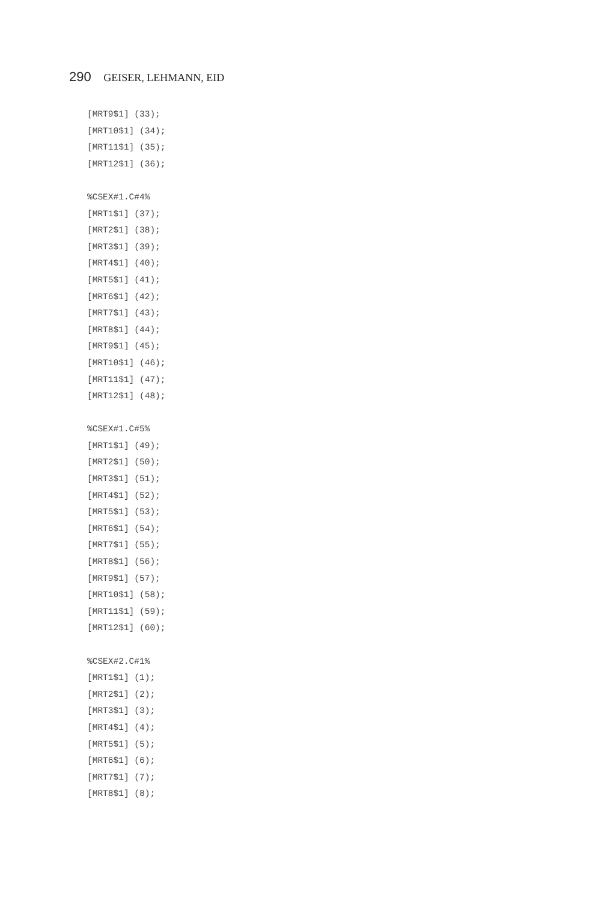290 GEISER, LEHMANN, EID
[MRT9$1] (33);
[MRT10$1] (34);
[MRT11$1] (35);
[MRT12$1] (36);

%CSEX#1.C#4%
[MRT1$1] (37);
[MRT2$1] (38);
[MRT3$1] (39);
[MRT4$1] (40);
[MRT5$1] (41);
[MRT6$1] (42);
[MRT7$1] (43);
[MRT8$1] (44);
[MRT9$1] (45);
[MRT10$1] (46);
[MRT11$1] (47);
[MRT12$1] (48);

%CSEX#1.C#5%
[MRT1$1] (49);
[MRT2$1] (50);
[MRT3$1] (51);
[MRT4$1] (52);
[MRT5$1] (53);
[MRT6$1] (54);
[MRT7$1] (55);
[MRT8$1] (56);
[MRT9$1] (57);
[MRT10$1] (58);
[MRT11$1] (59);
[MRT12$1] (60);

%CSEX#2.C#1%
[MRT1$1] (1);
[MRT2$1] (2);
[MRT3$1] (3);
[MRT4$1] (4);
[MRT5$1] (5);
[MRT6$1] (6);
[MRT7$1] (7);
[MRT8$1] (8);